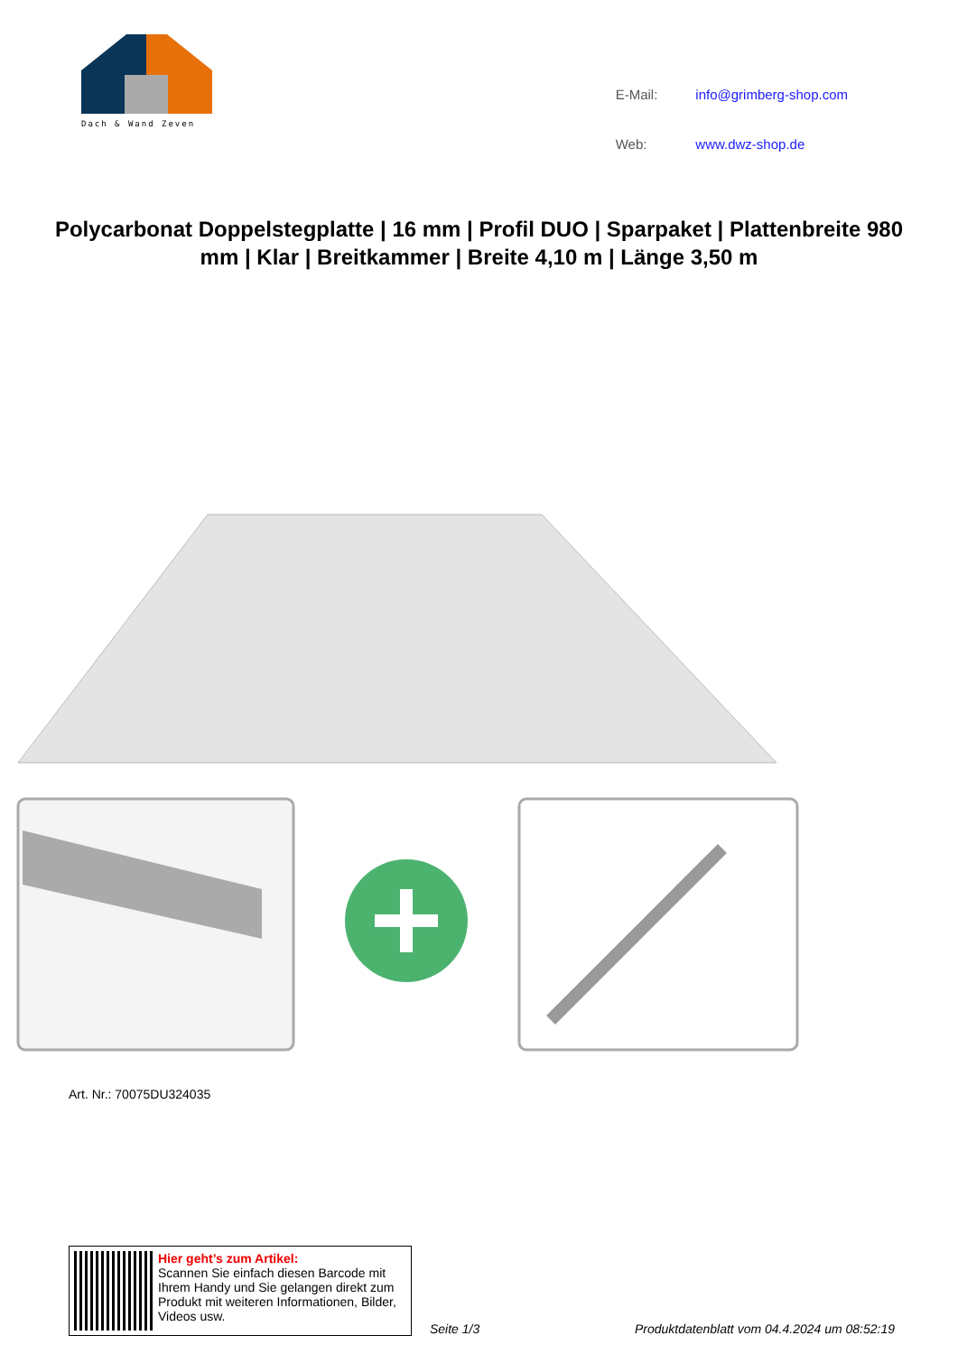Dach & Wand Zeven
| E-Mail: | info@grimberg-shop.com |
| Web: | www.dwz-shop.de |
Polycarbonat Doppelstegplatte | 16 mm | Profil DUO | Sparpaket | Plattenbreite 980 mm | Klar | Breitkammer | Breite 4,10 m | Länge 3,50 m
Art. Nr.: 70075DU324035
Hier geht’s zum Artikel:
Scannen Sie einfach diesen Barcode mit Ihrem Handy und Sie gelangen direkt zum Produkt mit weiteren Informationen, Bilder, Videos usw.
Seite 1/3
Produktdatenblatt vom 04.4.2024 um 08:52:19